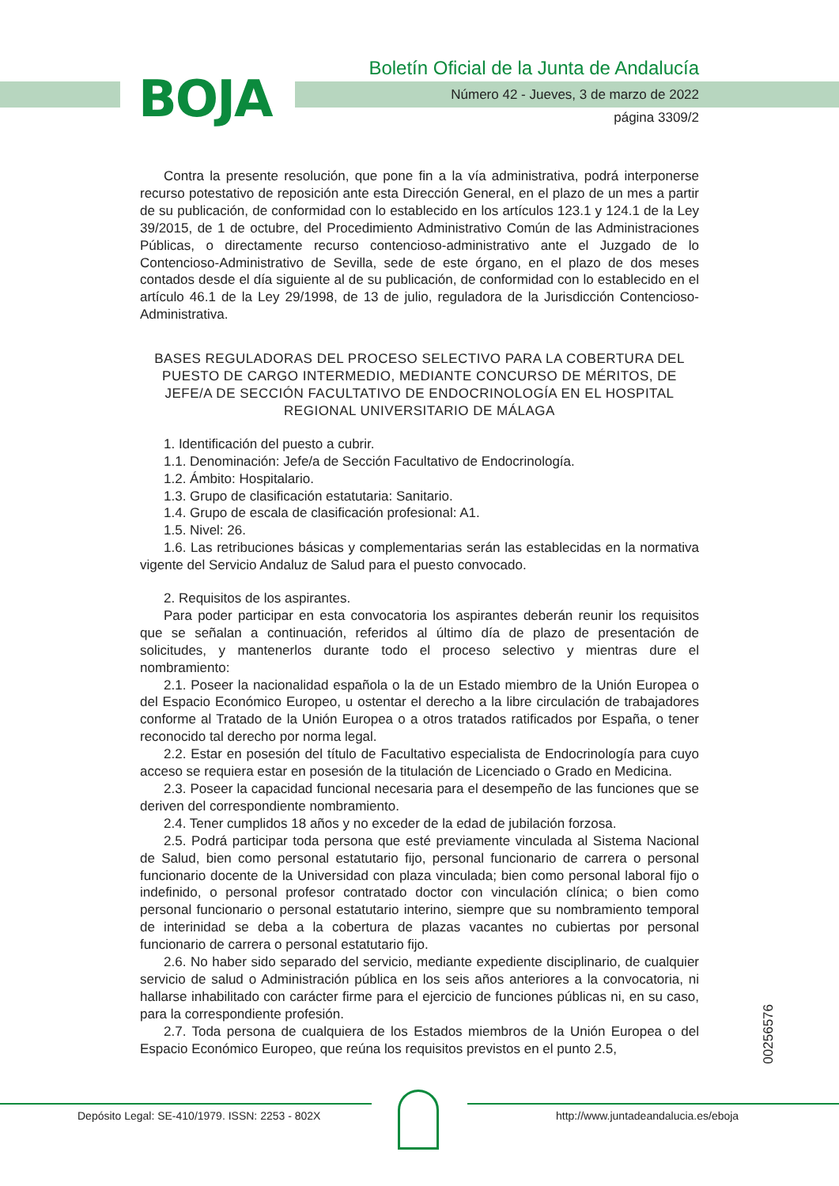BOJA
Boletín Oficial de la Junta de Andalucía
Número 42 - Jueves, 3 de marzo de 2022
página 3309/2
Contra la presente resolución, que pone fin a la vía administrativa, podrá interponerse recurso potestativo de reposición ante esta Dirección General, en el plazo de un mes a partir de su publicación, de conformidad con lo establecido en los artículos 123.1 y 124.1 de la Ley 39/2015, de 1 de octubre, del Procedimiento Administrativo Común de las Administraciones Públicas, o directamente recurso contencioso-administrativo ante el Juzgado de lo Contencioso-Administrativo de Sevilla, sede de este órgano, en el plazo de dos meses contados desde el día siguiente al de su publicación, de conformidad con lo establecido en el artículo 46.1 de la Ley 29/1998, de 13 de julio, reguladora de la Jurisdicción Contencioso-Administrativa.
BASES REGULADORAS DEL PROCESO SELECTIVO PARA LA COBERTURA DEL PUESTO DE CARGO INTERMEDIO, MEDIANTE CONCURSO DE MÉRITOS, DE JEFE/A DE SECCIÓN FACULTATIVO DE ENDOCRINOLOGÍA EN EL HOSPITAL REGIONAL UNIVERSITARIO DE MÁLAGA
1. Identificación del puesto a cubrir.
1.1. Denominación: Jefe/a de Sección Facultativo de Endocrinología.
1.2. Ámbito: Hospitalario.
1.3. Grupo de clasificación estatutaria: Sanitario.
1.4. Grupo de escala de clasificación profesional: A1.
1.5. Nivel: 26.
1.6. Las retribuciones básicas y complementarias serán las establecidas en la normativa vigente del Servicio Andaluz de Salud para el puesto convocado.
2. Requisitos de los aspirantes.
Para poder participar en esta convocatoria los aspirantes deberán reunir los requisitos que se señalan a continuación, referidos al último día de plazo de presentación de solicitudes, y mantenerlos durante todo el proceso selectivo y mientras dure el nombramiento:
2.1. Poseer la nacionalidad española o la de un Estado miembro de la Unión Europea o del Espacio Económico Europeo, u ostentar el derecho a la libre circulación de trabajadores conforme al Tratado de la Unión Europea o a otros tratados ratificados por España, o tener reconocido tal derecho por norma legal.
2.2. Estar en posesión del título de Facultativo especialista de Endocrinología para cuyo acceso se requiera estar en posesión de la titulación de Licenciado o Grado en Medicina.
2.3. Poseer la capacidad funcional necesaria para el desempeño de las funciones que se deriven del correspondiente nombramiento.
2.4. Tener cumplidos 18 años y no exceder de la edad de jubilación forzosa.
2.5. Podrá participar toda persona que esté previamente vinculada al Sistema Nacional de Salud, bien como personal estatutario fijo, personal funcionario de carrera o personal funcionario docente de la Universidad con plaza vinculada; bien como personal laboral fijo o indefinido, o personal profesor contratado doctor con vinculación clínica; o bien como personal funcionario o personal estatutario interino, siempre que su nombramiento temporal de interinidad se deba a la cobertura de plazas vacantes no cubiertas por personal funcionario de carrera o personal estatutario fijo.
2.6. No haber sido separado del servicio, mediante expediente disciplinario, de cualquier servicio de salud o Administración pública en los seis años anteriores a la convocatoria, ni hallarse inhabilitado con carácter firme para el ejercicio de funciones públicas ni, en su caso, para la correspondiente profesión.
2.7. Toda persona de cualquiera de los Estados miembros de la Unión Europea o del Espacio Económico Europeo, que reúna los requisitos previstos en el punto 2.5,
00256576
Depósito Legal: SE-410/1979. ISSN: 2253 - 802X
http://www.juntadeandalucia.es/eboja